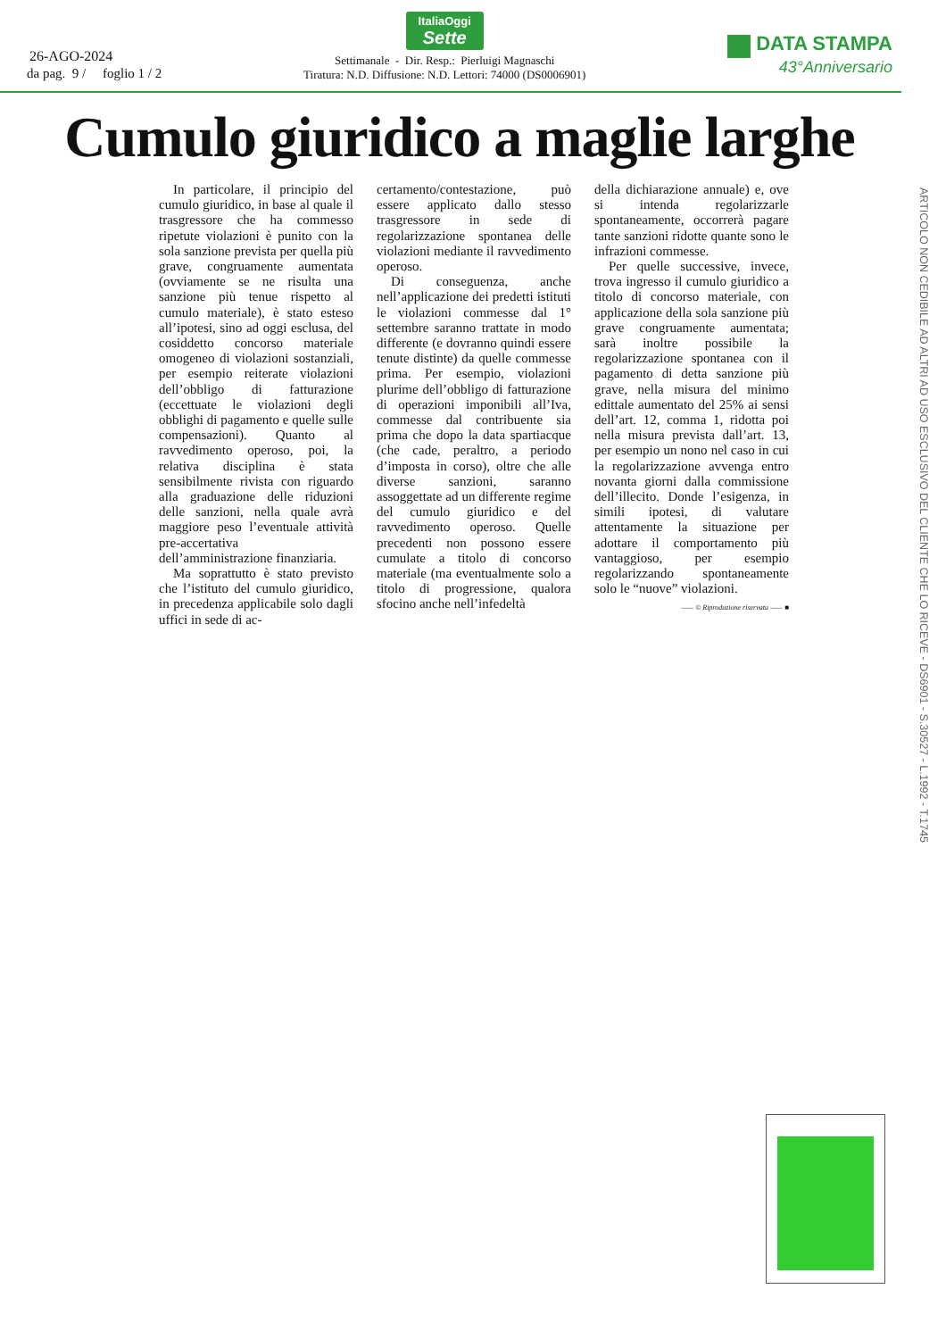26-AGO-2024
da pag. 9 / foglio 1 / 2
ItaliaOggi
Sette
Settimanale - Dir. Resp.: Pierluigi Magnaschi
Tiratura: N.D. Diffusione: N.D. Lettori: 74000 (DS0006901)
DATA STAMPA
43°Anniversario
Cumulo giuridico a maglie larghe
In particolare, il principio del cumulo giuridico, in base al quale il trasgressore che ha commesso ripetute violazioni è punito con la sola sanzione prevista per quella più grave, congruamente aumentata (ovviamente se ne risulta una sanzione più tenue rispetto al cumulo materiale), è stato esteso all’ipotesi, sino ad oggi esclusa, del cosiddetto concorso materiale omogeneo di violazioni sostanziali, per esempio reiterate violazioni dell’obbligo di fatturazione (eccettuate le violazioni degli obblighi di pagamento e quelle sulle compensazioni). Quanto al ravvedimento operoso, poi, la relativa disciplina è stata sensibilmente rivista con riguardo alla graduazione delle riduzioni delle sanzioni, nella quale avrà maggiore peso l’eventuale attività pre-accertativa dell’amministrazione finanziaria.
Ma soprattutto è stato previsto che l’istituto del cumulo giuridico, in precedenza applicabile solo dagli uffici in sede di ac-
certamento/contestazione, può essere applicato dallo stesso trasgressore in sede di regolarizzazione spontanea delle violazioni mediante il ravvedimento operoso.
Di conseguenza, anche nell’applicazione dei predetti istituti le violazioni commesse dal 1° settembre saranno trattate in modo differente (e dovranno quindi essere tenute distinte) da quelle commesse prima. Per esempio, violazioni plurime dell’obbligo di fatturazione di operazioni imponibili all’Iva, commesse dal contribuente sia prima che dopo la data spartiacque (che cade, peraltro, a periodo d’imposta in corso), oltre che alle diverse sanzioni, saranno assoggettate ad un differente regime del cumulo giuridico e del ravvedimento operoso. Quelle precedenti non possono essere cumulate a titolo di concorso materiale (ma eventualmente solo a titolo di progressione, qualora sfocino anche nell’infedeltà
della dichiarazione annuale) e, ove si intenda regolarizzarle spontaneamente, occorrerà pagare tante sanzioni ridotte quante sono le infrazioni commesse.
Per quelle successive, invece, trova ingresso il cumulo giuridico a titolo di concorso materiale, con applicazione della sola sanzione più grave congruamente aumentata; sarà inoltre possibile la regolarizzazione spontanea con il pagamento di detta sanzione più grave, nella misura del minimo edittale aumentato del 25% ai sensi dell’art. 12, comma 1, ridotta poi nella misura prevista dall’art. 13, per esempio un nono nel caso in cui la regolarizzazione avvenga entro novanta giorni dalla commissione dell’illecito. Donde l’esigenza, in simili ipotesi, di valutare attentamente la situazione per adottare il comportamento più vantaggioso, per esempio regolarizzando spontaneamente solo le “nuove” violazioni.
—— © Riproduzione riservata —— ■
ARTICOLO NON CEDIBILE AD ALTRI AD USO ESCLUSIVO DEL CLIENTE CHE LO RICEVE - DS6901 - S.30527 - L.1992 - T.1745